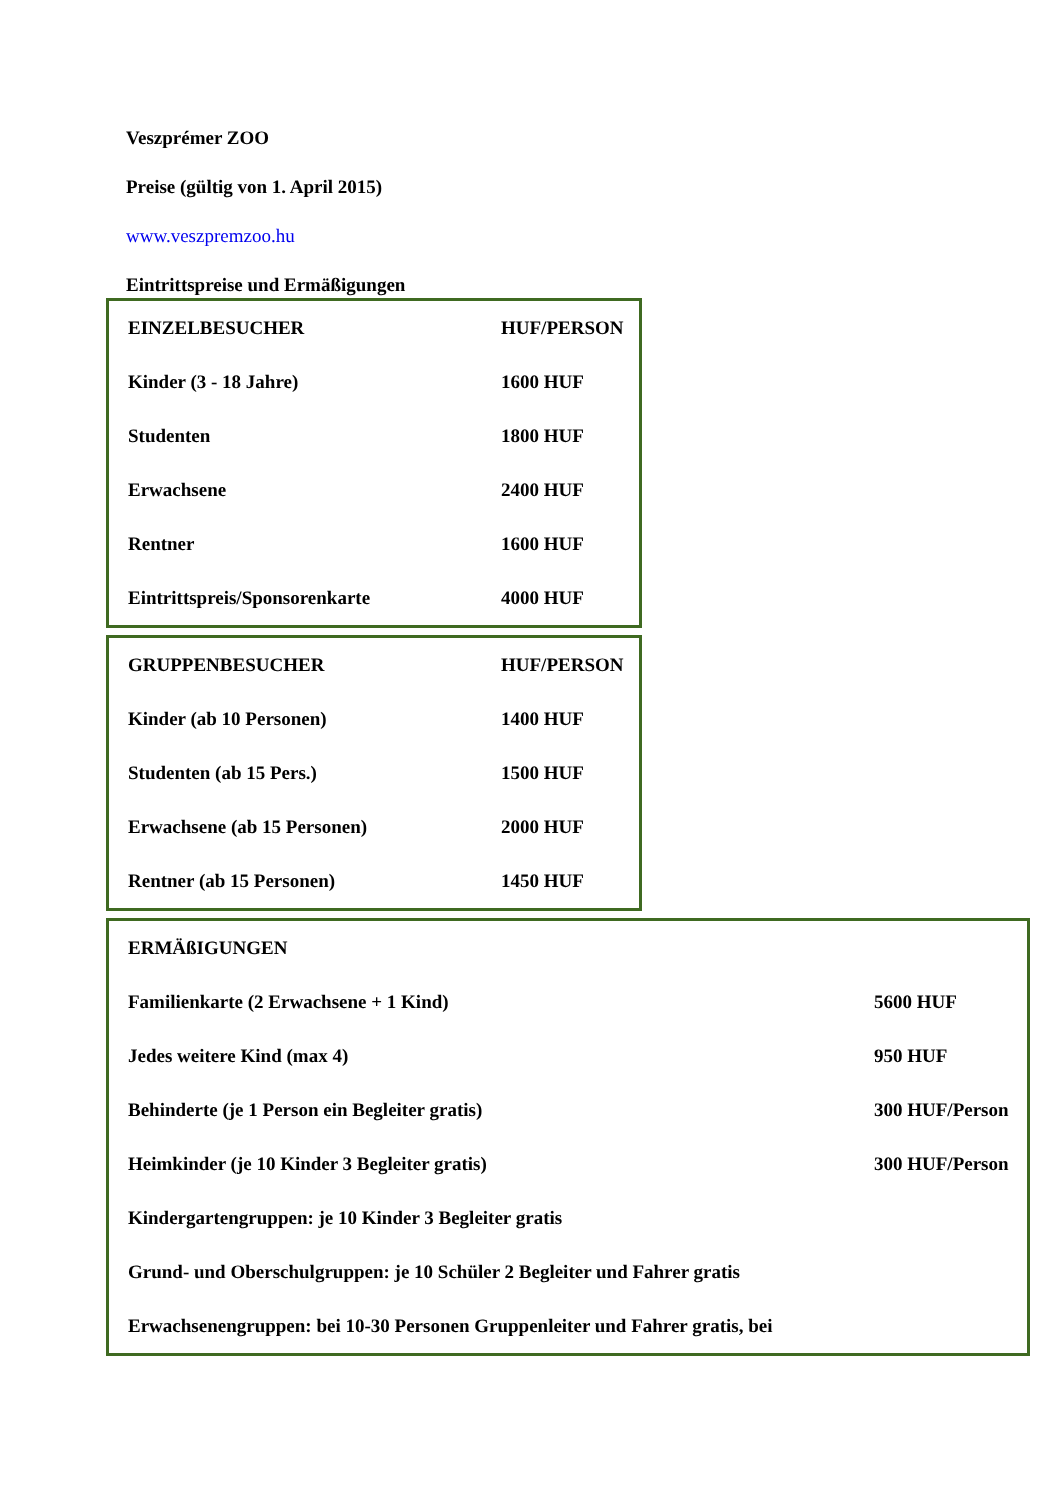Veszprémer ZOO
Preise (gültig von 1. April 2015)
www.veszpremzoo.hu
Eintrittspreise und Ermäßigungen
| EINZELBESUCHER | HUF/PERSON |
| Kinder (3 - 18 Jahre) | 1600 HUF |
| Studenten | 1800 HUF |
| Erwachsene | 2400 HUF |
| Rentner | 1600 HUF |
| Eintrittspreis/Sponsorenkarte | 4000 HUF |
| GRUPPENBESUCHER | HUF/PERSON |
| Kinder (ab 10 Personen) | 1400 HUF |
| Studenten (ab 15 Pers.) | 1500 HUF |
| Erwachsene (ab 15 Personen) | 2000 HUF |
| Rentner (ab 15 Personen) | 1450 HUF |
| ERMÄßIGUNGEN | |
| Familienkarte (2 Erwachsene + 1 Kind) | 5600 HUF |
| Jedes weitere Kind (max 4) | 950 HUF |
| Behinderte (je 1 Person ein Begleiter gratis) | 300 HUF/Person |
| Heimkinder (je 10 Kinder 3 Begleiter gratis) | 300 HUF/Person |
| Kindergartengruppen: je 10 Kinder 3 Begleiter gratis | |
| Grund- und Oberschulgruppen: je 10 Schüler 2 Begleiter und Fahrer gratis | |
| Erwachsenengruppen: bei 10-30 Personen Gruppenleiter und Fahrer gratis, bei | |